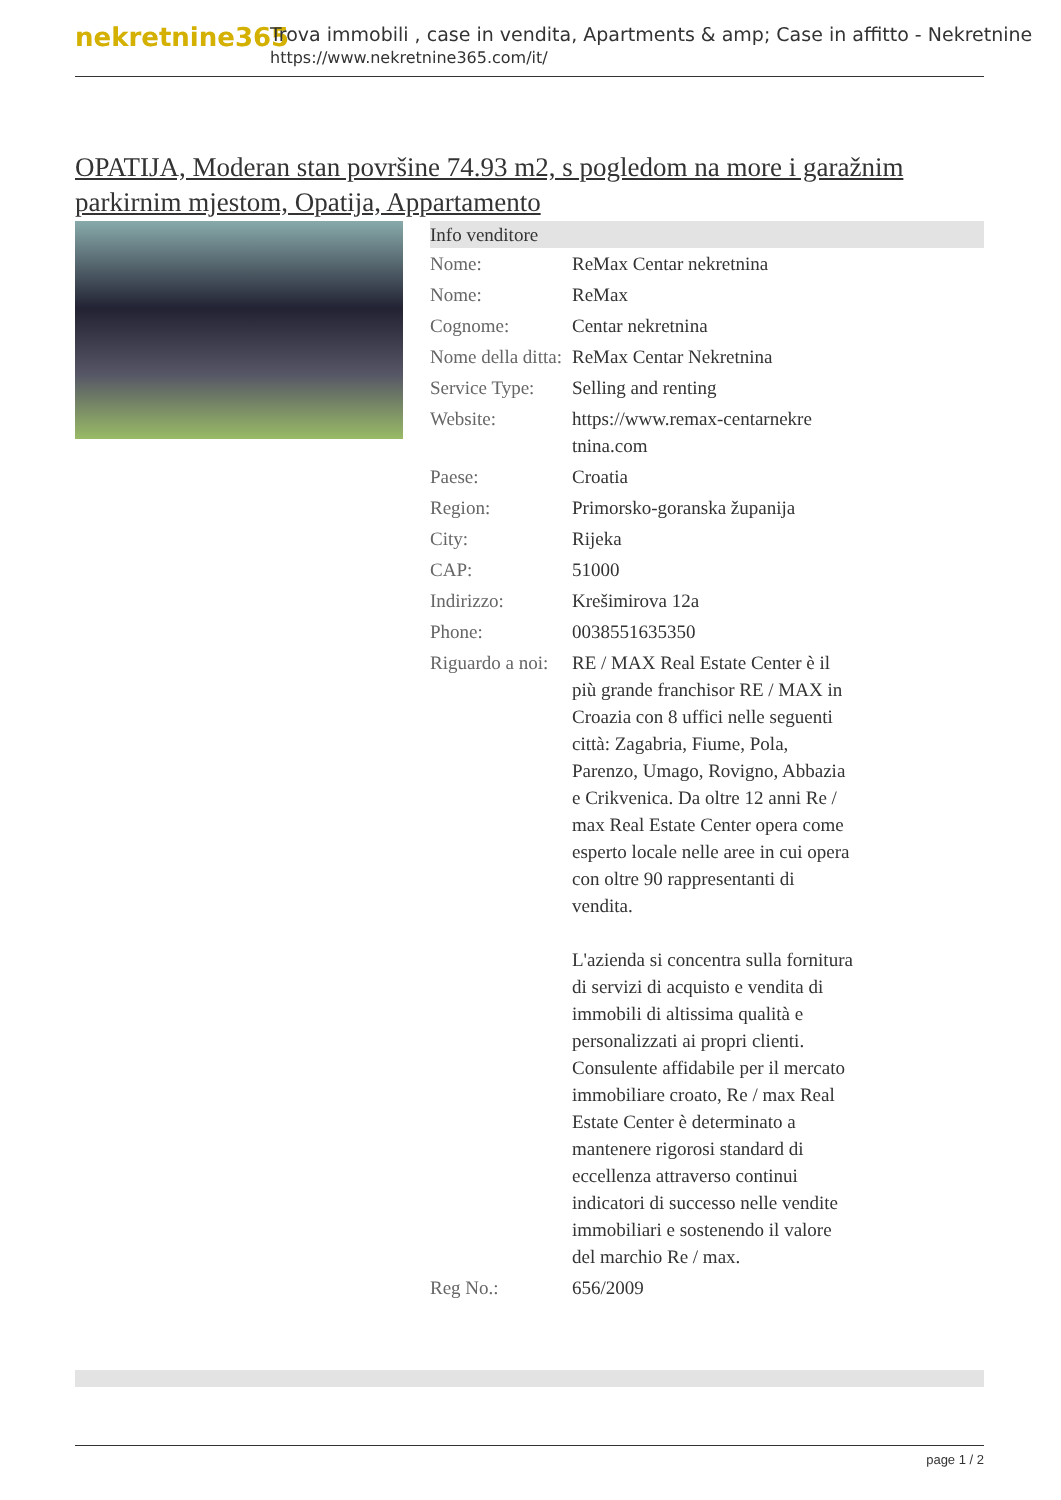nekretnine365
Trova immobili , case in vendita, Apartments & amp; Case in affitto - Nekretnine
https://www.nekretnine365.com/it/
OPATIJA, Moderan stan površine 74.93 m2, s pogledom na more i garažnim parkirnim mjestom, Opatija, Appartamento
| Info venditore | |
| --- | --- |
| Nome: | ReMax Centar nekretnina |
| Nome: | ReMax |
| Cognome: | Centar nekretnina |
| Nome della ditta: | ReMax Centar Nekretnina |
| Service Type: | Selling and renting |
| Website: | https://www.remax-centarnekre tnina.com |
| Paese: | Croatia |
| Region: | Primorsko-goranska županija |
| City: | Rijeka |
| CAP: | 51000 |
| Indirizzo: | Krešimirova 12a |
| Phone: | 0038551635350 |
| Riguardo a noi: | RE / MAX Real Estate Center è il più grande franchisor RE / MAX in Croazia con 8 uffici nelle seguenti città: Zagabria, Fiume, Pola, Parenzo, Umago, Rovigno, Abbazia e Crikvenica. Da oltre 12 anni Re / max Real Estate Center opera come esperto locale nelle aree in cui opera con oltre 90 rappresentanti di vendita. L'azienda si concentra sulla fornitura di servizi di acquisto e vendita di immobili di altissima qualità e personalizzati ai propri clienti. Consulente affidabile per il mercato immobiliare croato, Re / max Real Estate Center è determinato a mantenere rigorosi standard di eccellenza attraverso continui indicatori di successo nelle vendite immobiliari e sostenendo il valore del marchio Re / max. |
| Reg No.: | 656/2009 |
page 1 / 2